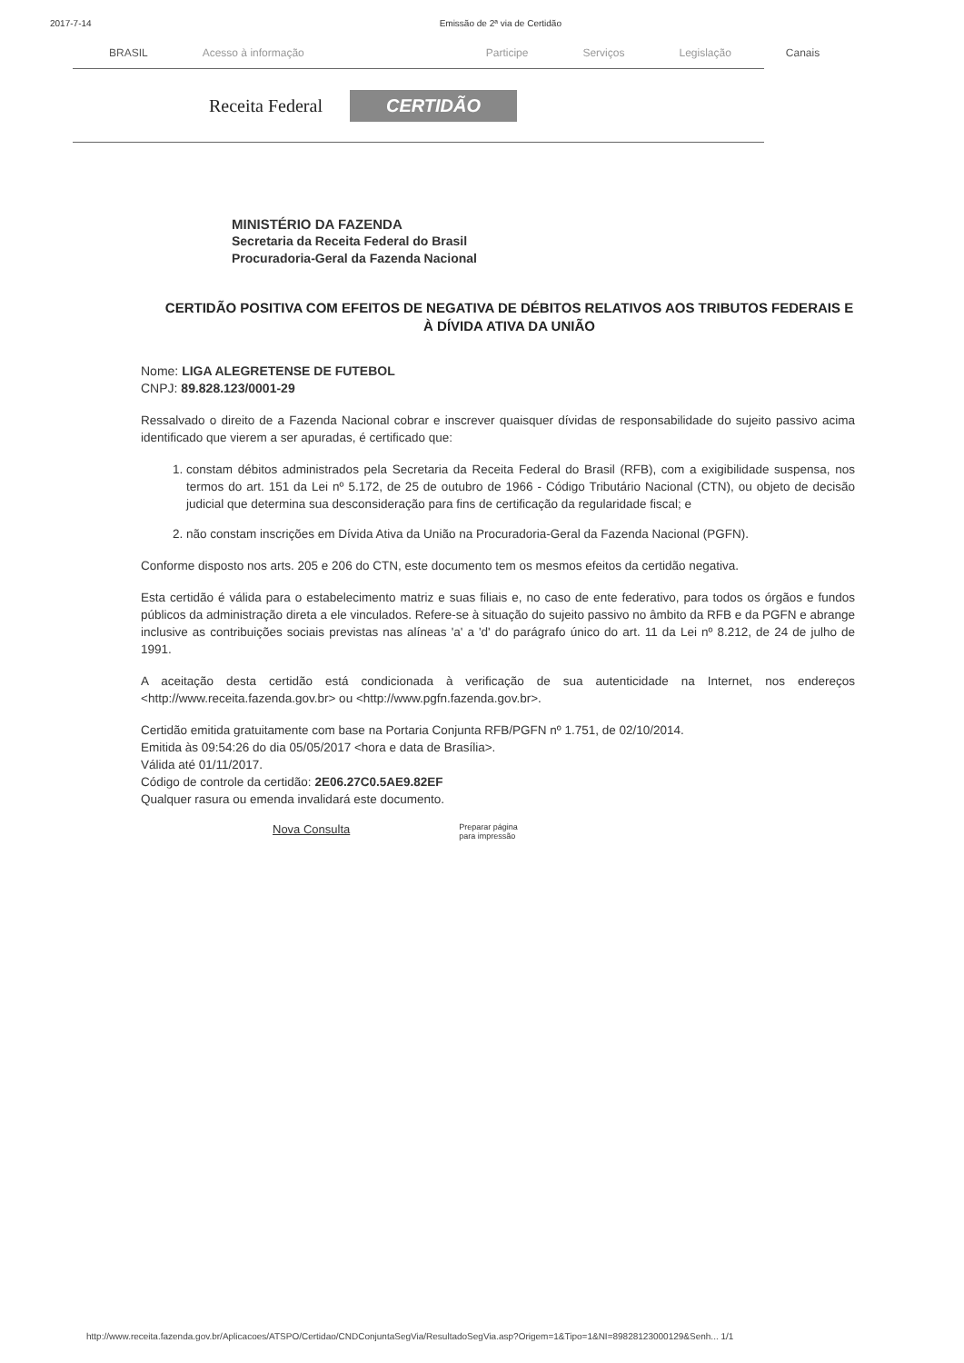2017-7-14 Emissão de 2ª via de Certidão
BRASIL Acesso à informação Participe Serviços Legislação Canais
Receita Federal CERTIDÃO
MINISTÉRIO DA FAZENDA
Secretaria da Receita Federal do Brasil
Procuradoria-Geral da Fazenda Nacional
CERTIDÃO POSITIVA COM EFEITOS DE NEGATIVA DE DÉBITOS RELATIVOS AOS TRIBUTOS FEDERAIS E À DÍVIDA ATIVA DA UNIÃO
Nome: LIGA ALEGRETENSE DE FUTEBOL
CNPJ: 89.828.123/0001-29
Ressalvado o direito de a Fazenda Nacional cobrar e inscrever quaisquer dívidas de responsabilidade do sujeito passivo acima identificado que vierem a ser apuradas, é certificado que:
1. constam débitos administrados pela Secretaria da Receita Federal do Brasil (RFB), com a exigibilidade suspensa, nos termos do art. 151 da Lei nº 5.172, de 25 de outubro de 1966 - Código Tributário Nacional (CTN), ou objeto de decisão judicial que determina sua desconsideração para fins de certificação da regularidade fiscal; e
2. não constam inscrições em Dívida Ativa da União na Procuradoria-Geral da Fazenda Nacional (PGFN).
Conforme disposto nos arts. 205 e 206 do CTN, este documento tem os mesmos efeitos da certidão negativa.
Esta certidão é válida para o estabelecimento matriz e suas filiais e, no caso de ente federativo, para todos os órgãos e fundos públicos da administração direta a ele vinculados. Refere-se à situação do sujeito passivo no âmbito da RFB e da PGFN e abrange inclusive as contribuições sociais previstas nas alíneas 'a' a 'd' do parágrafo único do art. 11 da Lei nº 8.212, de 24 de julho de 1991.
A aceitação desta certidão está condicionada à verificação de sua autenticidade na Internet, nos endereços <http://www.receita.fazenda.gov.br> ou <http://www.pgfn.fazenda.gov.br>.
Certidão emitida gratuitamente com base na Portaria Conjunta RFB/PGFN nº 1.751, de 02/10/2014.
Emitida às 09:54:26 do dia 05/05/2017 <hora e data de Brasília>.
Válida até 01/11/2017.
Código de controle da certidão: 2E06.27C0.5AE9.82EF
Qualquer rasura ou emenda invalidará este documento.
Nova Consulta Preparar página
para impressão
http://www.receita.fazenda.gov.br/Aplicacoes/ATSPO/Certidao/CNDConjuntaSegVia/ResultadoSegVia.asp?Origem=1&Tipo=1&NI=89828123000129&Senh... 1/1